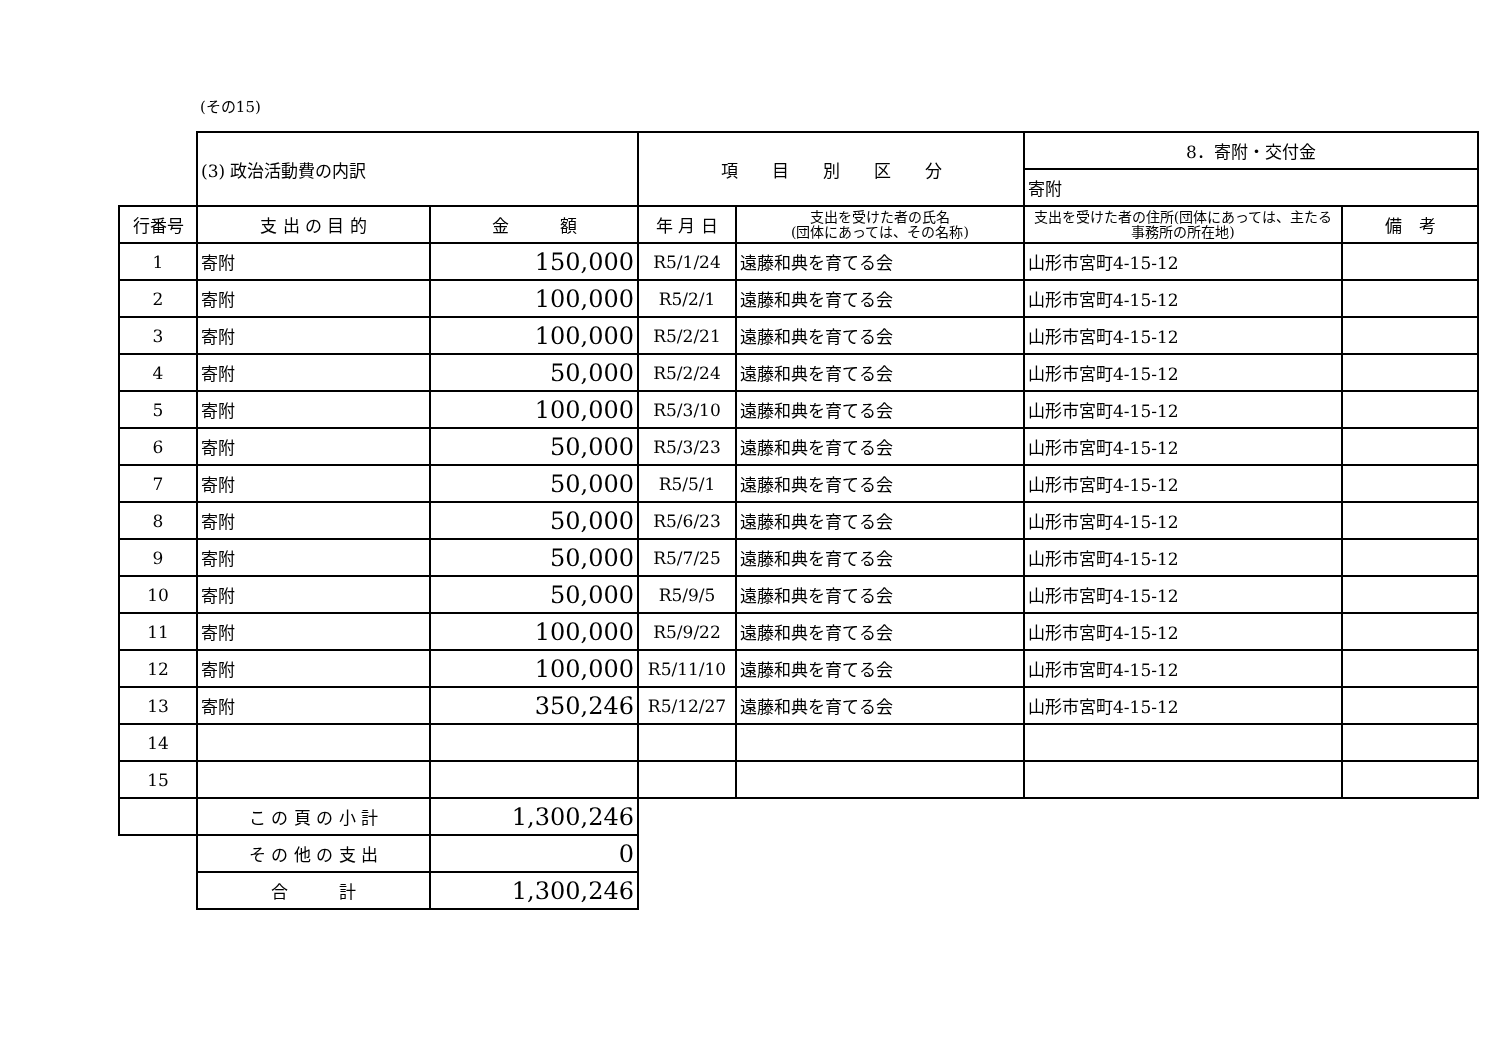(その15)
| | (3) 政治活動費の内訳 | | 項 目 別 区 分 | | 8．寄附・交付金 | |
| | | | | | 寄附 | |
| 行番号 | 支 出 の 目 的 | 金 額 | 年 月 日 | 支出を受けた者の氏名 (団体にあっては、その名称) | 支出を受けた者の住所(団体にあっては、主たる事務所の所在地) | 備 考 |
| 1 | 寄附 | 150,000 | R5/1/24 | 遠藤和典を育てる会 | 山形市宮町4-15-12 | |
| 2 | 寄附 | 100,000 | R5/2/1 | 遠藤和典を育てる会 | 山形市宮町4-15-12 | |
| 3 | 寄附 | 100,000 | R5/2/21 | 遠藤和典を育てる会 | 山形市宮町4-15-12 | |
| 4 | 寄附 | 50,000 | R5/2/24 | 遠藤和典を育てる会 | 山形市宮町4-15-12 | |
| 5 | 寄附 | 100,000 | R5/3/10 | 遠藤和典を育てる会 | 山形市宮町4-15-12 | |
| 6 | 寄附 | 50,000 | R5/3/23 | 遠藤和典を育てる会 | 山形市宮町4-15-12 | |
| 7 | 寄附 | 50,000 | R5/5/1 | 遠藤和典を育てる会 | 山形市宮町4-15-12 | |
| 8 | 寄附 | 50,000 | R5/6/23 | 遠藤和典を育てる会 | 山形市宮町4-15-12 | |
| 9 | 寄附 | 50,000 | R5/7/25 | 遠藤和典を育てる会 | 山形市宮町4-15-12 | |
| 10 | 寄附 | 50,000 | R5/9/5 | 遠藤和典を育てる会 | 山形市宮町4-15-12 | |
| 11 | 寄附 | 100,000 | R5/9/22 | 遠藤和典を育てる会 | 山形市宮町4-15-12 | |
| 12 | 寄附 | 100,000 | R5/11/10 | 遠藤和典を育てる会 | 山形市宮町4-15-12 | |
| 13 | 寄附 | 350,246 | R5/12/27 | 遠藤和典を育てる会 | 山形市宮町4-15-12 | |
| 14 | | | | | | |
| 15 | | | | | | |
| | こ の 頁 の 小 計 | 1,300,246 | | | | |
| | そ の 他 の 支 出 | 0 | | | | |
| | 合 計 | 1,300,246 | | | | |